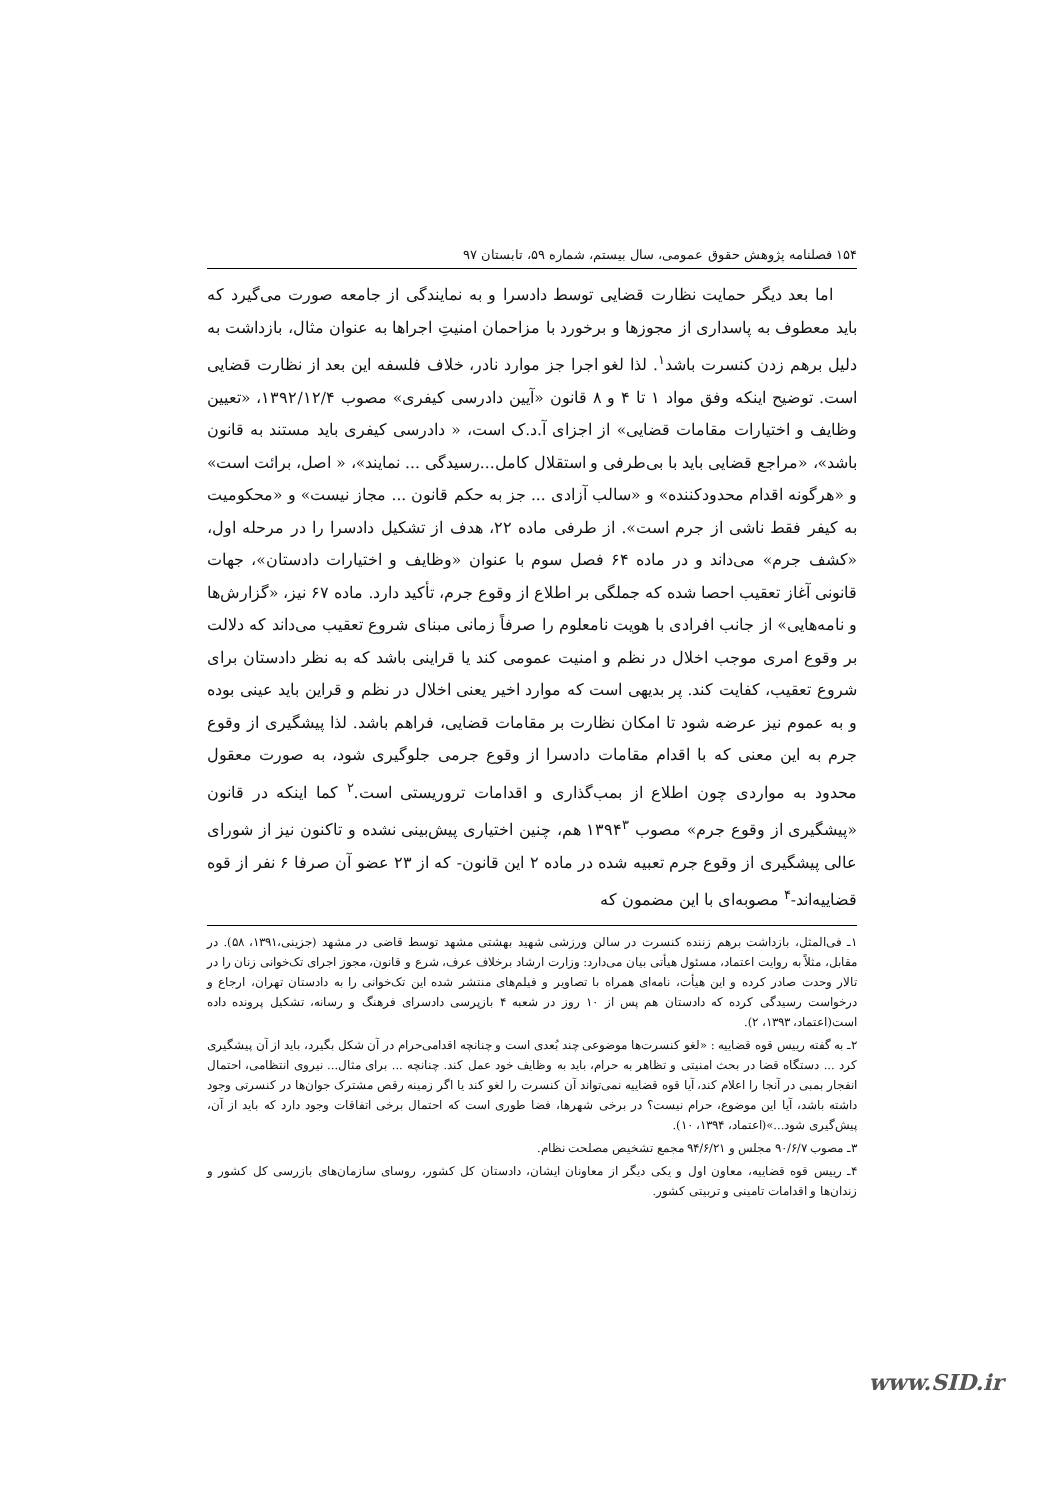۱۵۴ فصلنامه پژوهش حقوق عمومی، سال بیستم، شماره ۵۹، تابستان ۹۷
اما بعد دیگر حمایت نظارت قضایی توسط دادسرا و به نمایندگی از جامعه صورت می‌گیرد که باید معطوف به پاسداری از مجوزها و برخورد با مزاحمان امنیتِ اجراها به عنوان مثال، بازداشت به دلیل برهم زدن کنسرت باشد<sup>۱</sup>. لذا لغو اجرا جز موارد نادر، خلاف فلسفه این بعد از نظارت قضایی است. توضیح اینکه وفق مواد ۱ تا ۴ و ۸ قانون «آیین دادرسی کیفری» مصوب ۱۳۹۲/۱۲/۴، «تعیین وظایف و اختیارات مقامات قضایی» از اجزای آ.د.ک است، « دادرسی کیفری باید مستند به قانون باشد»، «مراجع قضایی باید با بی‌طرفی و استقلال کامل...رسیدگی ... نمایند»، « اصل، برائت است» و «هرگونه اقدام محدودکننده» و «سالب آزادی ... جز به حکم قانون ... مجاز نیست» و «محکومیت به کیفر فقط ناشی از جرم است». از طرفی ماده ۲۲، هدف از تشکیل دادسرا را در مرحله اول، «کشف جرم» می‌داند و در ماده ۶۴ فصل سوم با عنوان «وظایف و اختیارات دادستان»، جهات قانونی آغاز تعقیب احصا شده که جملگی بر اطلاع از وقوع جرم، تأکید دارد. ماده ۶۷ نیز، «گزارش‌ها و نامه‌هایی» از جانب افرادی با هویت نامعلوم را صرفاً زمانی مبنای شروع تعقیب می‌داند که دلالت بر وقوع امری موجب اخلال در نظم و امنیت عمومی کند یا قراینی باشد که به نظر دادستان برای شروع تعقیب، کفایت کند. پر بدیهی است که موارد اخیر یعنی اخلال در نظم و قراین باید عینی بوده و به عموم نیز عرضه شود تا امکان نظارت بر مقامات قضایی، فراهم باشد. لذا پیشگیری از وقوع جرم به این معنی که با اقدام مقامات دادسرا از وقوع جرمی جلوگیری شود، به صورت معقول محدود به مواردی چون اطلاع از بمب‌گذاری و اقدامات تروریستی است.<sup>۲</sup> کما اینکه در قانون «پیشگیری از وقوع جرم» مصوب ۱۳۹۴<sup>۳</sup> هم، چنین اختیاری پیش‌بینی نشده و تاکنون نیز از شورای عالی پیشگیری از وقوع جرم تعبیه شده در ماده ۲ این قانون- که از ۲۳ عضو آن صرفا ۶ نفر از قوه قضاییه‌اند-<sup>۴</sup> مصوبه‌ای با این مضمون که
۱ـ فی‌المثل، بازداشت برهم زننده کنسرت در سالن ورزشی شهید بهشتی مشهد توسط قاضی در مشهد (جزینی،۱۳۹۱، ۵۸). در مقابل، مثلاً به روایت اعتماد، مسئول هیأتی بیان می‌دارد: وزارت ارشاد برخلاف عرف، شرع و قانون، مجوز اجرای تک‌خوانی زنان را در تالار وحدت صادر کرده و این هیأت، نامه‌ای همراه با تصاویر و فیلم‌های منتشر شده این تک‌خوانی را به دادستان تهران، ارجاع و درخواست رسیدگی کرده که دادستان هم پس از ۱۰ روز در شعبه ۴ بازپرسی دادسرای فرهنگ و رسانه، تشکیل پرونده داده است(اعتماد، ۱۳۹۳، ۲).
۲ـ به گفته رییس قوه قضاییه : «لغو کنسرت‌ها موضوعی چند بُعدی است و چنانچه اقدامی‌حرام در آن شکل بگیرد، باید از آن پیشگیری کرد ... دستگاه قضا در بحث امنیتی و تظاهر به حرام، باید به وظایف خود عمل کند. چنانچه ... برای مثال... نیروی انتظامی، احتمال انفجار بمبی در آنجا را اعلام کند، آیا قوه قضاییه نمی‌تواند آن کنسرت را لغو کند یا اگر زمینه رقص مشترک جوان‌ها در کنسرتی وجود داشته باشد، آیا این موضوع، حرام نیست؟ در برخی شهرها، فضا طوری است که احتمال برخی اتفاقات وجود دارد که باید از آن، پیش‌گیری شود...»(اعتماد، ۱۳۹۴، ۱۰).
۳ـ مصوب ۹۰/۶/۷ مجلس و ۹۴/۶/۲۱ مجمع تشخیص مصلحت نظام.
۴ـ رییس قوه قضاییه، معاون اول و یکی دیگر از معاونان ایشان، دادستان کل کشور، روسای سازمان‌های بازرسی کل کشور و زندان‌ها و اقدامات تامینی و تربیتی کشور.
www.SID.ir